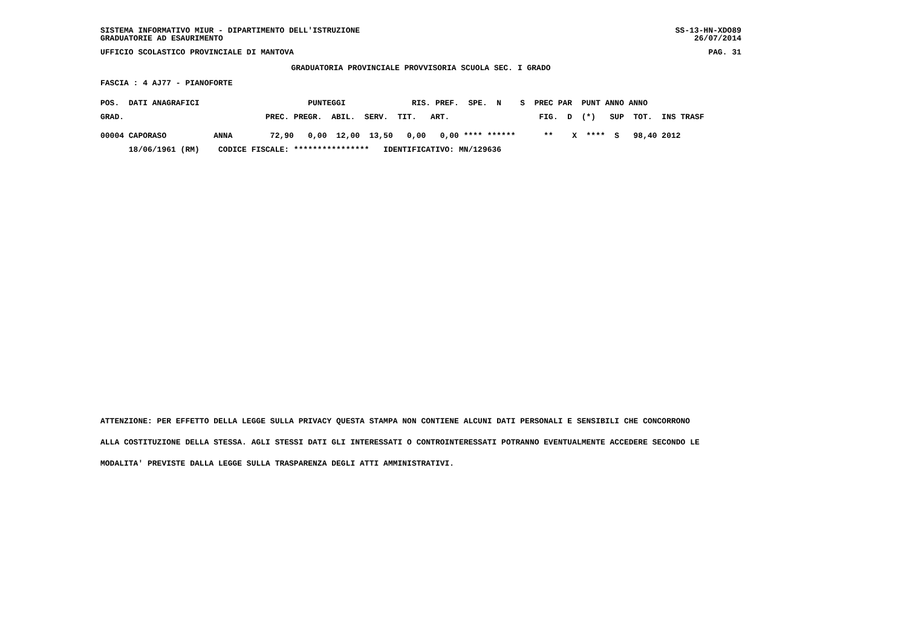SISTEMA INFORMATIVO MIUR - DIPARTIMENTO DELL'ISTRUZIONE
GRADUATORIE AD ESAURIMENTO
SS-13-HN-XDO89
26/07/2014
UFFICIO SCOLASTICO PROVINCIALE DI MANTOVA PAG. 31
GRADUATORIA PROVINCIALE PROVVISORIA SCUOLA SEC. I GRADO
FASCIA : 4 AJ77 - PIANOFORTE
| POS. DATI ANAGRAFICI PUNTEGGI RIS. PREF. SPE. N S PREC PAR PUNT ANNO ANNO |
| --- |
| GRAD. PREC. PREGR. ABIL. SERV. TIT. ART. FIG. D (*) SUP TOT. INS TRASF |
| 00004 CAPORASO ANNA 72,90 0,00 12,00 13,50 0,00 0,00 **** ****** ** X **** S 98,40 2012 |
| 18/06/1961 (RM) CODICE FISCALE: **************** IDENTIFICATIVO: MN/129636 |
ATTENZIONE: PER EFFETTO DELLA LEGGE SULLA PRIVACY QUESTA STAMPA NON CONTIENE ALCUNI DATI PERSONALI E SENSIBILI CHE CONCORRONO
ALLA COSTITUZIONE DELLA STESSA. AGLI STESSI DATI GLI INTERESSATI O CONTROINTERESSATI POTRANNO EVENTUALMENTE ACCEDERE SECONDO LE
MODALITA' PREVISTE DALLA LEGGE SULLA TRASPARENZA DEGLI ATTI AMMINISTRATIVI.